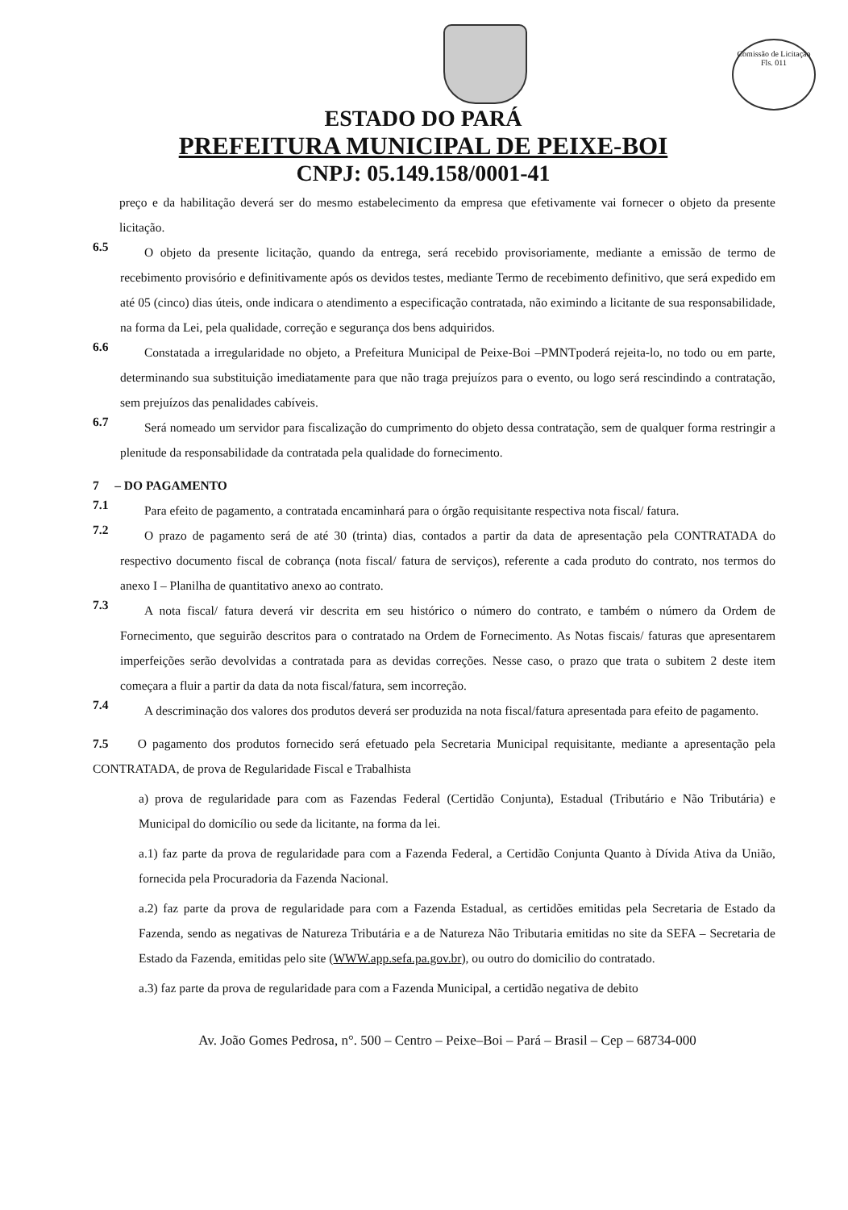Comissão de Licitação
Fls. 011
ESTADO DO PARÁ
PREFEITURA MUNICIPAL DE PEIXE-BOI
CNPJ: 05.149.158/0001-41
preço e da habilitação deverá ser do mesmo estabelecimento da empresa que efetivamente vai fornecer o objeto da presente licitação.
6.5
O objeto da presente licitação, quando da entrega, será recebido provisoriamente, mediante a emissão de termo de recebimento provisório e definitivamente após os devidos testes, mediante Termo de recebimento definitivo, que será expedido em até 05 (cinco) dias úteis, onde indicara o atendimento a especificação contratada, não eximindo a licitante de sua responsabilidade, na forma da Lei, pela qualidade, correção e segurança dos bens adquiridos.
6.6
Constatada a irregularidade no objeto, a Prefeitura Municipal de Peixe-Boi –PMNTpoderá rejeita-lo, no todo ou em parte, determinando sua substituição imediatamente para que não traga prejuízos para o evento, ou logo será rescindindo a contratação, sem prejuízos das penalidades cabíveis.
6.7
Será nomeado um servidor para fiscalização do cumprimento do objeto dessa contratação, sem de qualquer forma restringir a plenitude da responsabilidade da contratada pela qualidade do fornecimento.
7 – DO PAGAMENTO
7.1
Para efeito de pagamento, a contratada encaminhará para o órgão requisitante respectiva nota fiscal/ fatura.
7.2
O prazo de pagamento será de até 30 (trinta) dias, contados a partir da data de apresentação pela CONTRATADA do respectivo documento fiscal de cobrança (nota fiscal/ fatura de serviços), referente a cada produto do contrato, nos termos do anexo I – Planilha de quantitativo anexo ao contrato.
7.3
A nota fiscal/ fatura deverá vir descrita em seu histórico o número do contrato, e também o número da Ordem de Fornecimento, que seguirão descritos para o contratado na Ordem de Fornecimento. As Notas fiscais/ faturas que apresentarem imperfeições serão devolvidas a contratada para as devidas correções. Nesse caso, o prazo que trata o subitem 2 deste item começara a fluir a partir da data da nota fiscal/fatura, sem incorreção.
7.4
A descriminação dos valores dos produtos deverá ser produzida na nota fiscal/fatura apresentada para efeito de pagamento.
7.5 O pagamento dos produtos fornecido será efetuado pela Secretaria Municipal requisitante, mediante a apresentação pela CONTRATADA, de prova de Regularidade Fiscal e Trabalhista
a) prova de regularidade para com as Fazendas Federal (Certidão Conjunta), Estadual (Tributário e Não Tributária) e Municipal do domicílio ou sede da licitante, na forma da lei.
a.1) faz parte da prova de regularidade para com a Fazenda Federal, a Certidão Conjunta Quanto à Dívida Ativa da União, fornecida pela Procuradoria da Fazenda Nacional.
a.2) faz parte da prova de regularidade para com a Fazenda Estadual, as certidões emitidas pela Secretaria de Estado da Fazenda, sendo as negativas de Natureza Tributária e a de Natureza Não Tributaria emitidas no site da SEFA – Secretaria de Estado da Fazenda, emitidas pelo site (WWW.app.sefa.pa.gov.br), ou outro do domicilio do contratado.
a.3) faz parte da prova de regularidade para com a Fazenda Municipal, a certidão negativa de debito
Av. João Gomes Pedrosa, n°. 500 – Centro – Peixe–Boi – Pará – Brasil – Cep – 68734-000